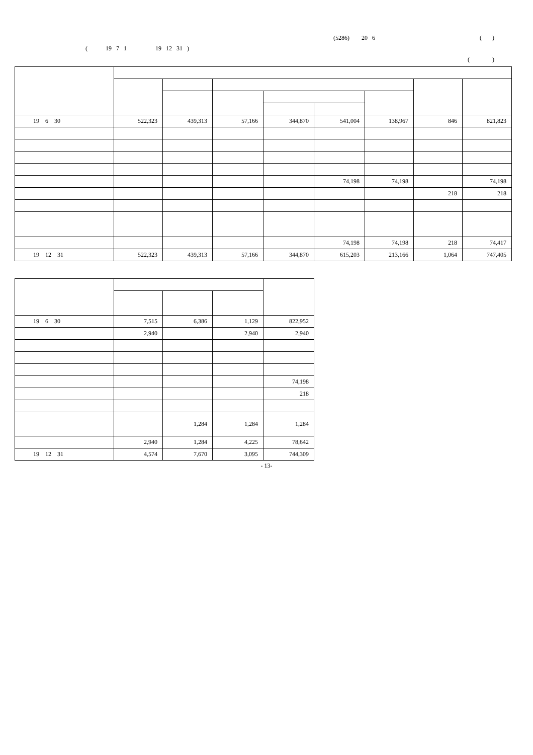(5286) 20 6 ( )
( 19 7 1 19 12 31 )
( )
| 19 6 30 | 522,323 | 439,313 | 57,166 | 344,870 | 541,004 | 138,967 | 846 | 821,823 |
| | | | | | 74,198 | 74,198 | | 74,198 |
| | | | | | | | 218 | 218 |
| | | | | | 74,198 | 74,198 | 218 | 74,417 |
| 19 12 31 | 522,323 | 439,313 | 57,166 | 344,870 | 615,203 | 213,166 | 1,064 | 747,405 |
| 19 6 30 | 7,515 | 6,386 | 1,129 | 822,952 |
| | 2,940 | | 2,940 | 2,940 |
| | | | | 74,198 |
| | | | | 218 |
| | | 1,284 | 1,284 | 1,284 |
| | 2,940 | 1,284 | 4,225 | 78,642 |
| 19 12 31 | 4,574 | 7,670 | 3,095 | 744,309 |
- 13-